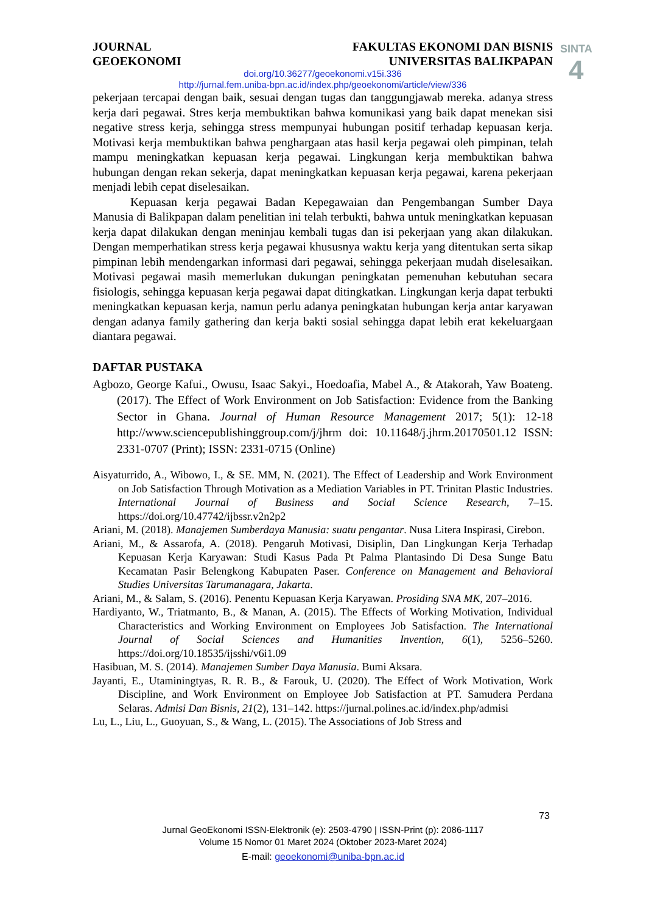SINTA
4
JOURNAL
GEOEKONOMI
FAKULTAS EKONOMI DAN BISNIS
UNIVERSITAS BALIKPAPAN
doi.org/10.36277/geoekonomi.v15i.336
http://jurnal.fem.uniba-bpn.ac.id/index.php/geoekonomi/article/view/336
pekerjaan tercapai dengan baik, sesuai dengan tugas dan tanggungjawab mereka. adanya stress kerja dari pegawai. Stres kerja membuktikan bahwa komunikasi yang baik dapat menekan sisi negative stress kerja, sehingga stress mempunyai hubungan positif terhadap kepuasan kerja. Motivasi kerja membuktikan bahwa penghargaan atas hasil kerja pegawai oleh pimpinan, telah mampu meningkatkan kepuasan kerja pegawai. Lingkungan kerja membuktikan bahwa hubungan dengan rekan sekerja, dapat meningkatkan kepuasan kerja pegawai, karena pekerjaan menjadi lebih cepat diselesaikan.
Kepuasan kerja pegawai Badan Kepegawaian dan Pengembangan Sumber Daya Manusia di Balikpapan dalam penelitian ini telah terbukti, bahwa untuk meningkatkan kepuasan kerja dapat dilakukan dengan meninjau kembali tugas dan isi pekerjaan yang akan dilakukan. Dengan memperhatikan stress kerja pegawai khususnya waktu kerja yang ditentukan serta sikap pimpinan lebih mendengarkan informasi dari pegawai, sehingga pekerjaan mudah diselesaikan. Motivasi pegawai masih memerlukan dukungan peningkatan pemenuhan kebutuhan secara fisiologis, sehingga kepuasan kerja pegawai dapat ditingkatkan. Lingkungan kerja dapat terbukti meningkatkan kepuasan kerja, namun perlu adanya peningkatan hubungan kerja antar karyawan dengan adanya family gathering dan kerja bakti sosial sehingga dapat lebih erat kekeluargaan diantara pegawai.
DAFTAR PUSTAKA
Agbozo, George Kafui., Owusu, Isaac Sakyi., Hoedoafia, Mabel A., & Atakorah, Yaw Boateng. (2017). The Effect of Work Environment on Job Satisfaction: Evidence from the Banking Sector in Ghana. Journal of Human Resource Management 2017; 5(1): 12-18 http://www.sciencepublishinggroup.com/j/jhrm doi: 10.11648/j.jhrm.20170501.12 ISSN: 2331-0707 (Print); ISSN: 2331-0715 (Online)
Aisyaturrido, A., Wibowo, I., & SE. MM, N. (2021). The Effect of Leadership and Work Environment on Job Satisfaction Through Motivation as a Mediation Variables in PT. Trinitan Plastic Industries. International Journal of Business and Social Science Research, 7–15. https://doi.org/10.47742/ijbssr.v2n2p2
Ariani, M. (2018). Manajemen Sumberdaya Manusia: suatu pengantar. Nusa Litera Inspirasi, Cirebon.
Ariani, M., & Assarofa, A. (2018). Pengaruh Motivasi, Disiplin, Dan Lingkungan Kerja Terhadap Kepuasan Kerja Karyawan: Studi Kasus Pada Pt Palma Plantasindo Di Desa Sunge Batu Kecamatan Pasir Belengkong Kabupaten Paser. Conference on Management and Behavioral Studies Universitas Tarumanagara, Jakarta.
Ariani, M., & Salam, S. (2016). Penentu Kepuasan Kerja Karyawan. Prosiding SNA MK, 207–2016.
Hardiyanto, W., Triatmanto, B., & Manan, A. (2015). The Effects of Working Motivation, Individual Characteristics and Working Environment on Employees Job Satisfaction. The International Journal of Social Sciences and Humanities Invention, 6(1), 5256–5260. https://doi.org/10.18535/ijsshi/v6i1.09
Hasibuan, M. S. (2014). Manajemen Sumber Daya Manusia. Bumi Aksara.
Jayanti, E., Utaminingtyas, R. R. B., & Farouk, U. (2020). The Effect of Work Motivation, Work Discipline, and Work Environment on Employee Job Satisfaction at PT. Samudera Perdana Selaras. Admisi Dan Bisnis, 21(2), 131–142. https://jurnal.polines.ac.id/index.php/admisi
Lu, L., Liu, L., Guoyuan, S., & Wang, L. (2015). The Associations of Job Stress and
73
Jurnal GeoEkonomi ISSN-Elektronik (e): 2503-4790 | ISSN-Print (p): 2086-1117
Volume 15 Nomor 01 Maret 2024 (Oktober 2023-Maret 2024)
E-mail: geoekonomi@uniba-bpn.ac.id